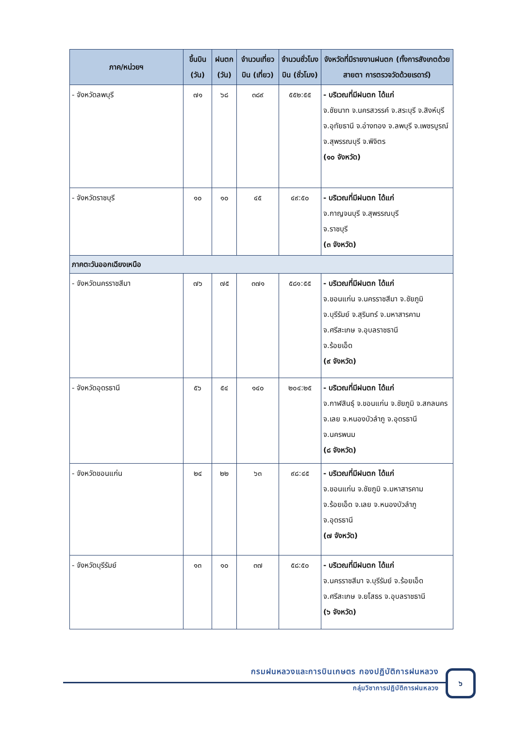| ภาค/หน่วยฯ | ขึ้นบิน (วัน) | ฝนตก (วัน) | จำนวนเที่ยวบิน (เที่ยว) | จำนวนชั่วโมงบิน (ชั่วโมง) | จังหวัดที่มีรายงานฝนตก (ทั้งการสังเกตด้วยสายตา การตรวจวัดด้วยเรดาร์) |
| --- | --- | --- | --- | --- | --- |
| - จังหวัดลพบุรี | ๗๑ | ๖๘ | ๓๘๙ | ๕๕๒:๕๕ | - บริเวณที่มีฝนตก ได้แก่ จ.ชัยนาท จ.นครสวรรค์ จ.สระบุรี จ.สิงห์บุรี จ.อุทัยธานี จ.อ่างทอง จ.ลพบุรี จ.เพชรบูรณ์ จ.สุพรรณบุรี จ.พิจิตร (๑๐ จังหวัด) |
| - จังหวัดราชบุรี | ๑๐ | ๑๐ | ๔๕ | ๔๙:๕๐ | - บริเวณที่มีฝนตก ได้แก่ จ.กาญจนบุรี จ.สุพรรณบุรี จ.ราชบุรี (๓ จังหวัด) |
| ภาคตะวันออกเฉียงเหนือ | | | | | |
| - จังหวัดนครราชสีมา | ๗๖ | ๗๕ | ๓๗๑ | ๕๘๑:๕๕ | - บริเวณที่มีฝนตก ได้แก่ จ.ขอนแก่น จ.นครราชสีมา จ.ชัยภูมิ จ.บุรีรัมย์ จ.สุรินทร์ จ.มหาสารคาม จ.ศรีสะเกษ จ.อุบลราชธานี จ.ร้อยเอ็ด (๙ จังหวัด) |
| - จังหวัดอุดรธานี | ๕๖ | ๕๔ | ๑๔๐ | ๒๐๔:๒๕ | - บริเวณที่มีฝนตก ได้แก่ จ.กาฬสินธุ์ จ.ขอนแก่น จ.ชัยภูมิ จ.สกลนคร จ.เลย จ.หนองบัวลำภู จ.อุดรธานี จ.นครพนม (๘ จังหวัด) |
| - จังหวัดขอนแก่น | ๒๔ | ๒๒ | ๖๓ | ๙๘:๔๕ | - บริเวณที่มีฝนตก ได้แก่ จ.ขอนแก่น จ.ชัยภูมิ จ.มหาสารคาม จ.ร้อยเอ็ด จ.เลย จ.หนองบัวลำภู จ.อุดรธานี (๗ จังหวัด) |
| - จังหวัดบุรีรัมย์ | ๑๓ | ๑๐ | ๓๗ | ๕๘:๕๐ | - บริเวณที่มีฝนตก ได้แก่ จ.นครราชสีมา จ.บุรีรัมย์ จ.ร้อยเอ็ด จ.ศรีสะเกษ จ.ยโสธร จ.อุบลราชธานี (๖ จังหวัด) |
กรมฝนหลวงและการบินเกษตร กองปฏิบัติการฝนหลวง
กลุ่มวิชาการปฏิบัติการฝนหลวง
๖